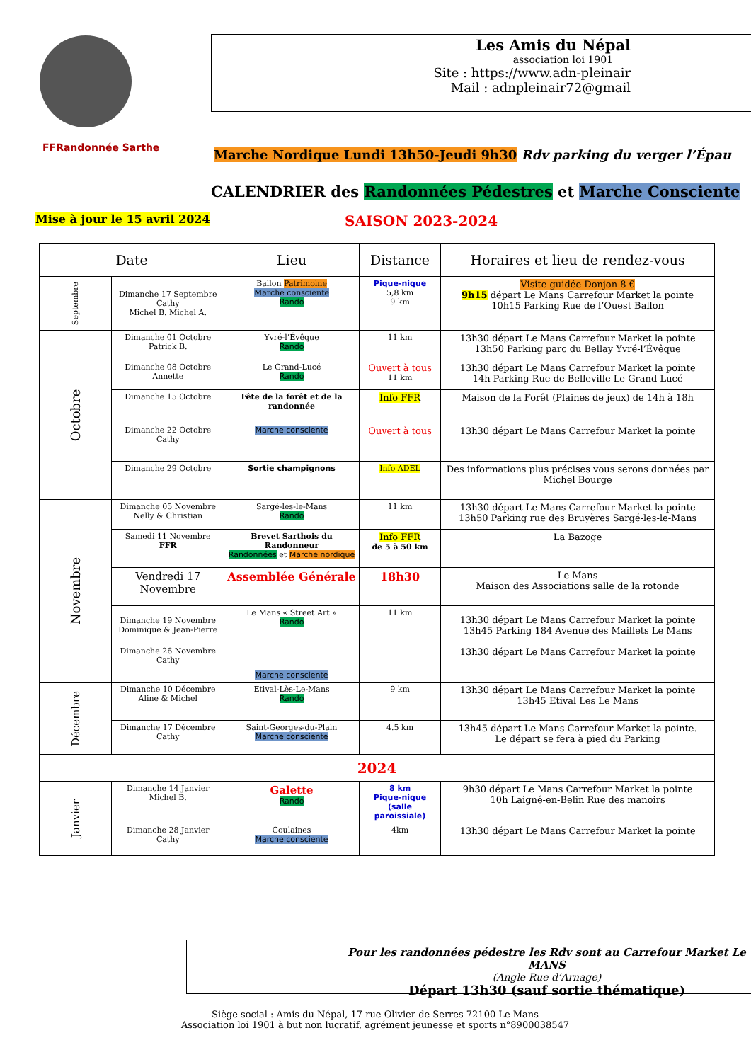FFRandonnée Sarthe
Les Amis du Népal
association loi 1901
Site : https://www.adn-pleinair
Mail : adnpleinair72@gmail
Marche Nordique Lundi 13h50-Jeudi 9h30 Rdv parking du verger l’Épau
CALENDRIER des Randonnées Pédestres et Marche Consciente
Mise à jour le 15 avril 2024 SAISON 2023-2024
| Date | | Lieu | Distance | Horaires et lieu de rendez-vous |
| --- | --- | --- | --- | --- |
| Septembre | Dimanche 17 Septembre Cathy Michel B. Michel A. | Ballon Patrimoine Marche consciente Rando | Pique-nique 5,8 km 9 km | Visite guidée Donjon 8 € 9h15 départ Le Mans Carrefour Market la pointe 10h15 Parking Rue de l’Ouest Ballon |
| Octobre | Dimanche 01 Octobre Patrick B. | Yvré-l’Évêque Rando | 11 km | 13h30 départ Le Mans Carrefour Market la pointe 13h50 Parking parc du Bellay Yvré-l’Évêque |
| | Dimanche 08 Octobre Annette | Le Grand-Lucé Rando | Ouvert à tous 11 km | 13h30 départ Le Mans Carrefour Market la pointe 14h Parking Rue de Belleville Le Grand-Lucé |
| | Dimanche 15 Octobre | Fête de la forêt et de la randonnée | Info FFR | Maison de la Forêt (Plaines de jeux) de 14h à 18h |
| | Dimanche 22 Octobre Cathy | Marche consciente | Ouvert à tous | 13h30 départ Le Mans Carrefour Market la pointe |
| | Dimanche 29 Octobre | Sortie champignons | Info ADEL | Des informations plus précises vous serons données par Michel Bourge |
| Novembre | Dimanche 05 Novembre Nelly & Christian | Sargé-les-le-Mans Rando | 11 km | 13h30 départ Le Mans Carrefour Market la pointe 13h50 Parking rue des Bruyères Sargé-les-le-Mans |
| | Samedi 11 Novembre FFR | Brevet Sarthois du Randonneur Randonnées et Marche nordique | Info FFR de 5 à 50 km | La Bazoge |
| | Vendredi 17 Novembre | Assemblée Générale | 18h30 | Le Mans Maison des Associations salle de la rotonde |
| | Dimanche 19 Novembre Dominique & Jean-Pierre | Le Mans « Street Art » Rando | 11 km | 13h30 départ Le Mans Carrefour Market la pointe 13h45 Parking 184 Avenue des Maillets Le Mans |
| | Dimanche 26 Novembre Cathy | Marche consciente | | 13h30 départ Le Mans Carrefour Market la pointe |
| Décembre | Dimanche 10 Décembre Aline & Michel | Etival-Lès-Le-Mans Rando | 9 km | 13h30 départ Le Mans Carrefour Market la pointe 13h45 Etival Les Le Mans |
| | Dimanche 17 Décembre Cathy | Saint-Georges-du-Plain Marche consciente | 4.5 km | 13h45 départ Le Mans Carrefour Market la pointe. Le départ se fera à pied du Parking |
| 2024 | | | | |
| Janvier | Dimanche 14 Janvier Michel B. | Galette Rando | 8 km Pique-nique (salle paroissiale) | 9h30 départ Le Mans Carrefour Market la pointe 10h Laigné-en-Belin Rue des manoirs |
| | Dimanche 28 Janvier Cathy | Coulaines Marche consciente | 4km | 13h30 départ Le Mans Carrefour Market la pointe |
Pour les randonnées pédestre les Rdv sont au Carrefour Market Le MANS
(Angle Rue d’Arnage)
Départ 13h30 (sauf sortie thématique)
Siège social : Amis du Népal, 17 rue Olivier de Serres 72100 Le Mans
Association loi 1901 à but non lucratif, agrément jeunesse et sports n°8900038547